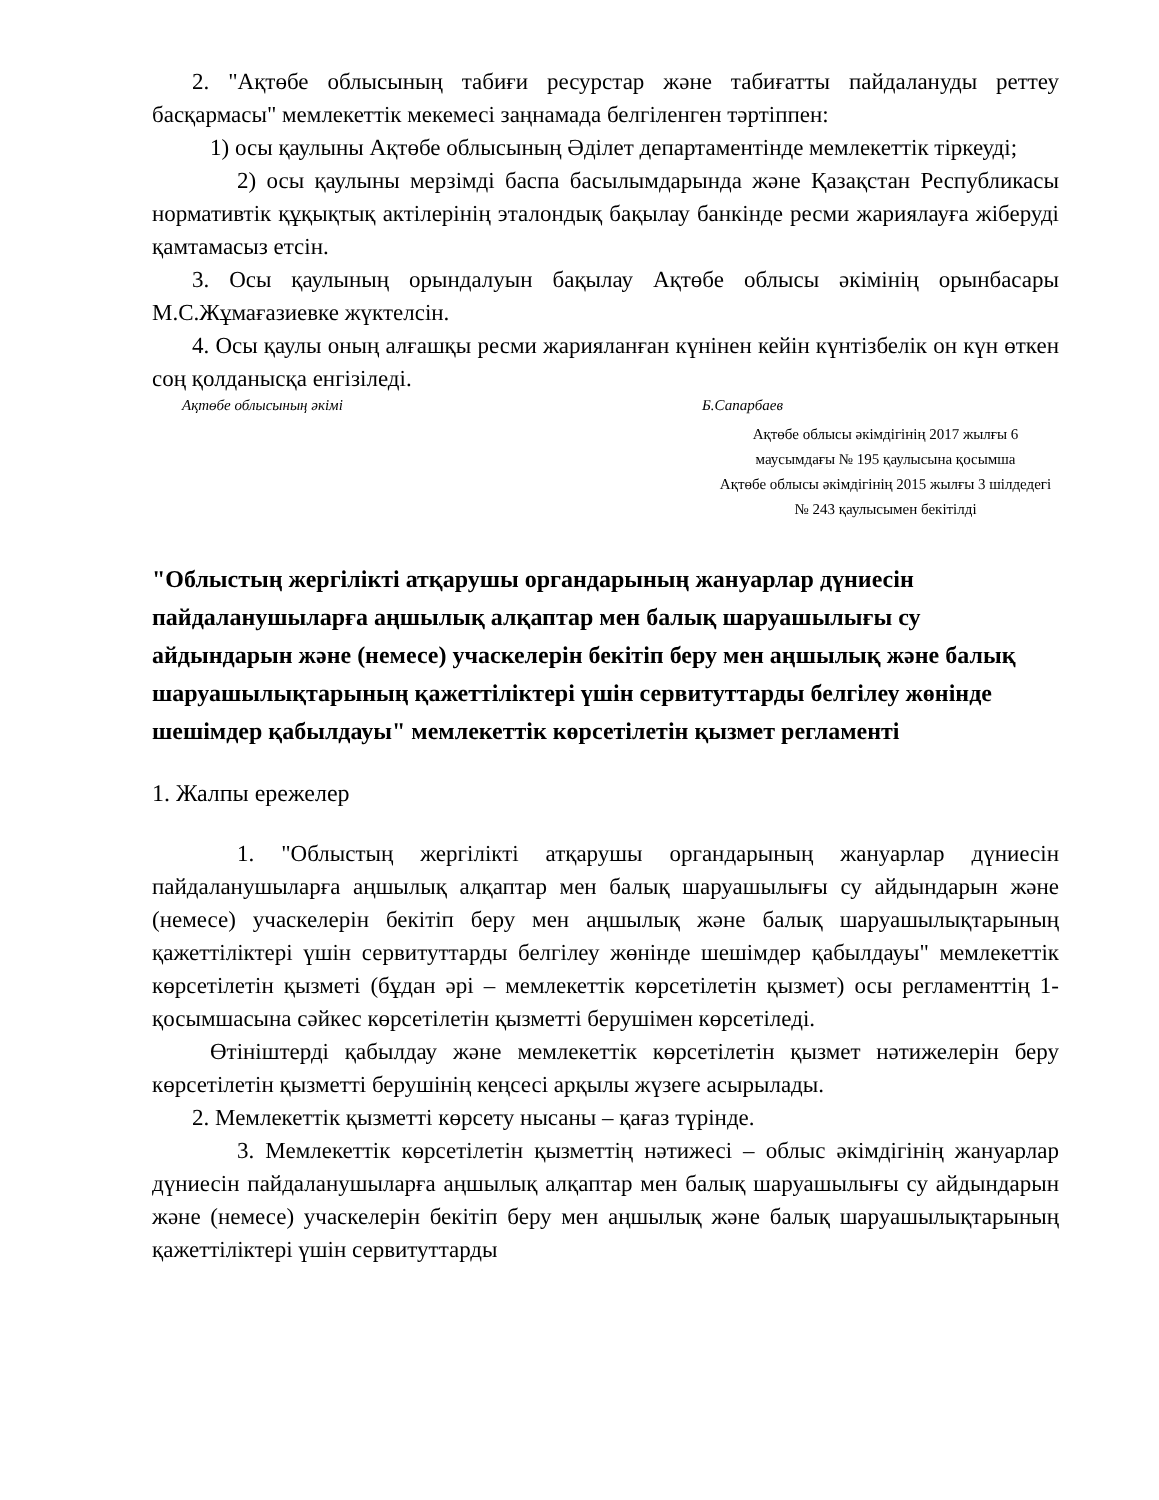2. "Ақтөбе облысының табиғи ресурстар және табиғатты пайдалануды реттеу басқармасы" мемлекеттік мекемесі заңнамада белгіленген тәртіппен:
1) осы қаулыны Ақтөбе облысының Әділет департаментінде мемлекеттік тіркеуді;
2) осы қаулыны мерзімді баспа басылымдарында және Қазақстан Республикасы нормативтік құқықтық актілерінің эталондық бақылау банкінде ресми жариялауға жіберуді қамтамасыз етсін.
3. Осы қаулының орындалуын бақылау Ақтөбе облысы әкімінің орынбасары М.С.Жұмағазиевке жүктелсін.
4. Осы қаулы оның алғашқы ресми жарияланған күнінен кейін күнтізбелік он күн өткен соң қолданысқа енгізіледі.
Ақтөбе облысының әкімі Б.Сапарбаев
Ақтөбе облысы әкімдігінің 2017 жылғы 6 маусымдағы № 195 қаулысына қосымша
Ақтөбе облысы әкімдігінің 2015 жылғы 3 шілдедегі № 243 қаулысымен бекітілді
"Облыстың жергілікті атқарушы органдарының жануарлар дүниесін пайдаланушыларға аңшылық алқаптар мен балық шаруашылығы су айдындарын және (немесе) учаскелерін бекітіп беру мен аңшылық және балық шаруашылықтарының қажеттіліктері үшін сервитуттарды белгілеу жөнінде шешімдер қабылдауы" мемлекеттік көрсетілетін қызмет регламенті
1. Жалпы ережелер
1. "Облыстың жергілікті атқарушы органдарының жануарлар дүниесін пайдаланушыларға аңшылық алқаптар мен балық шаруашылығы су айдындарын және (немесе) учаскелерін бекітіп беру мен аңшылық және балық шаруашылықтарының қажеттіліктері үшін сервитуттарды белгілеу жөнінде шешімдер қабылдауы" мемлекеттік көрсетілетін қызметі (бұдан әрі – мемлекеттік көрсетілетін қызмет) осы регламенттің 1-қосымшасына сәйкес көрсетілетін қызметті берушімен көрсетіледі.
Өтініштерді қабылдау және мемлекеттік көрсетілетін қызмет нәтижелерін беру көрсетілетін қызметті берушінің кеңсесі арқылы жүзеге асырылады.
2. Мемлекеттік қызметті көрсету нысаны – қағаз түрінде.
3. Мемлекеттік көрсетілетін қызметтің нәтижесі – облыс әкімдігінің жануарлар дүниесін пайдаланушыларға аңшылық алқаптар мен балық шаруашылығы су айдындарын және (немесе) учаскелерін бекітіп беру мен аңшылық және балық шаруашылықтарының қажеттіліктері үшін сервитуттарды